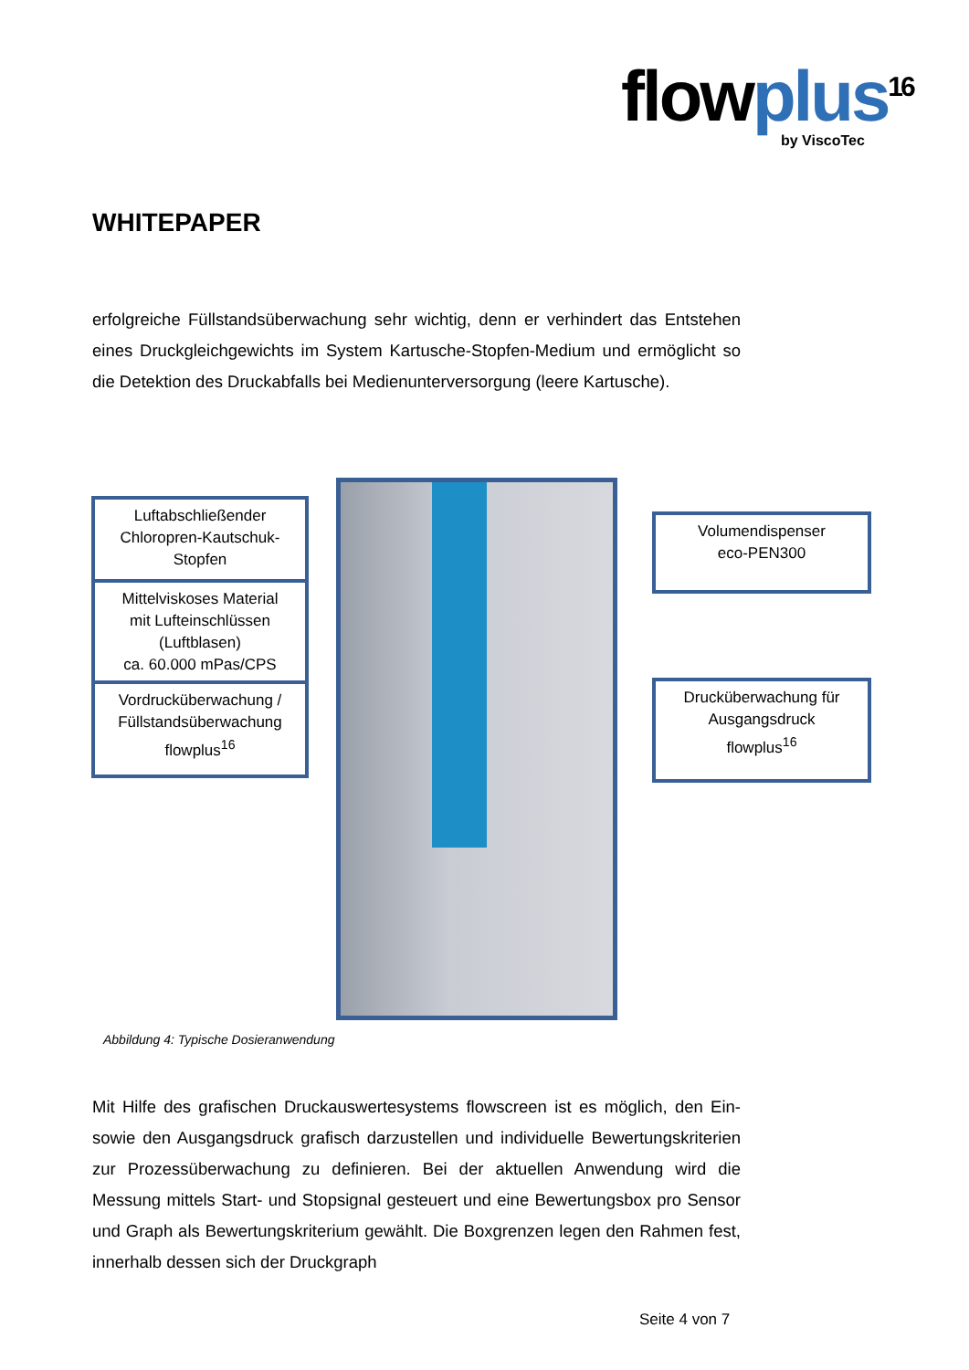flowplus<sup>16</sup>
by ViscoTec
WHITEPAPER
erfolgreiche Füllstandsüberwachung sehr wichtig, denn er verhindert das Entstehen eines Druckgleichgewichts im System Kartusche-Stopfen-Medium und ermöglicht so die Detektion des Druckabfalls bei Medienunterversorgung (leere Kartusche).
Luftabschließender
Chloropren-Kautschuk-
Stopfen
Mittelviskoses Material
mit Lufteinschlüssen
(Luftblasen)
ca. 60.000 mPas/CPS
Vordrucküberwachung /
Füllstandsüberwachung
flowplus<sup>16</sup>
Volumendispenser
eco-PEN300
Drucküberwachung für
Ausgangsdruck
flowplus<sup>16</sup>
Abbildung 4: Typische Dosieranwendung
Mit Hilfe des grafischen Druckauswertesystems flowscreen ist es möglich, den Ein- sowie den Ausgangsdruck grafisch darzustellen und individuelle Bewertungskriterien zur Prozessüberwachung zu definieren. Bei der aktuellen Anwendung wird die Messung mittels Start- und Stopsignal gesteuert und eine Bewertungsbox pro Sensor und Graph als Bewertungskriterium gewählt. Die Boxgrenzen legen den Rahmen fest, innerhalb dessen sich der Druckgraph
Seite 4 von 7